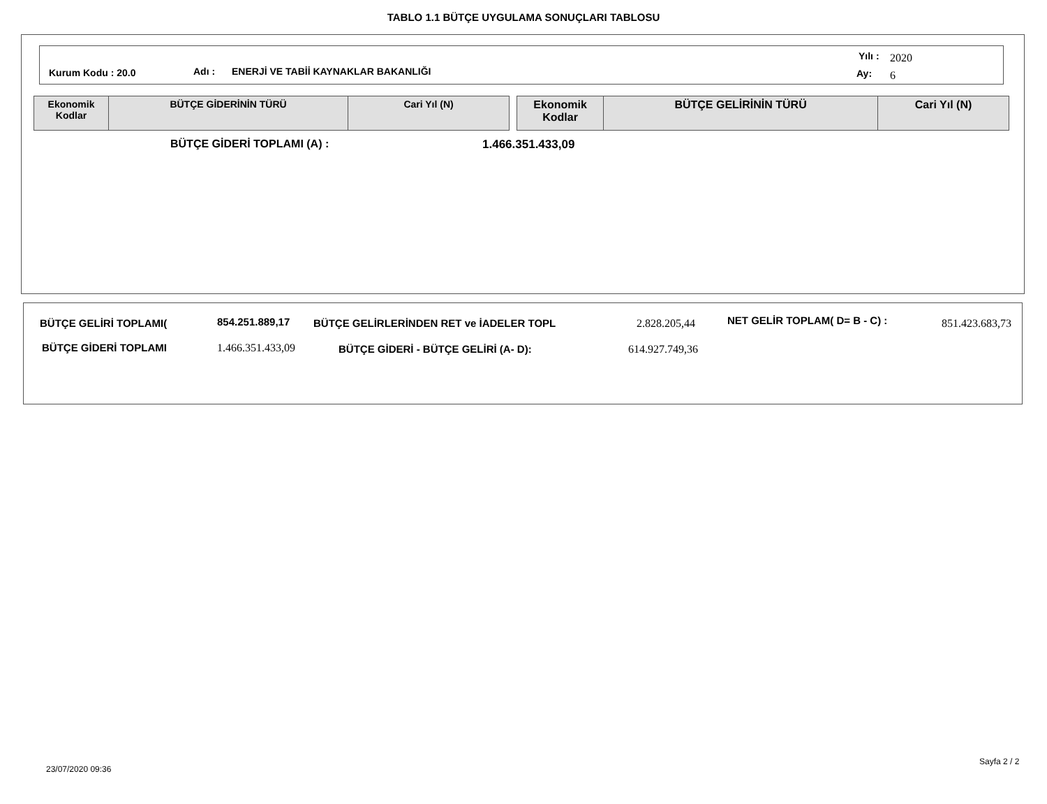TABLO 1.1 BÜTÇE UYGULAMA SONUÇLARI TABLOSU
Kurum Kodu : 20.0 Adı : ENERJİ VE TABİİ KAYNAKLAR BAKANLIĞI
Yılı : 2020
Ay: 6
| Ekonomik Kodlar | BÜTÇE GİDERİNİN TÜRÜ | Cari Yıl (N) |
| --- | --- | --- |
| Ekonomik Kodlar | BÜTÇE GELİRİNİN TÜRÜ | Cari Yıl (N) |
| --- | --- | --- |
BÜTÇE GİDERİ TOPLAMI (A) : 1.466.351.433,09
BÜTÇE GELİRİ TOPLAMI( 854.251.889,17 BÜTÇE GELİRLERİNDEN RET ve İADELER TOPL 2.828.205,44 NET GELİR TOPLAM( D= B - C) : 851.423.683,73
BÜTÇE GİDERİ TOPLAMI 1.466.351.433,09 BÜTÇE GİDERİ - BÜTÇE GELİRİ (A- D): 614.927.749,36
Sayfa 2 / 2
23/07/2020 09:36